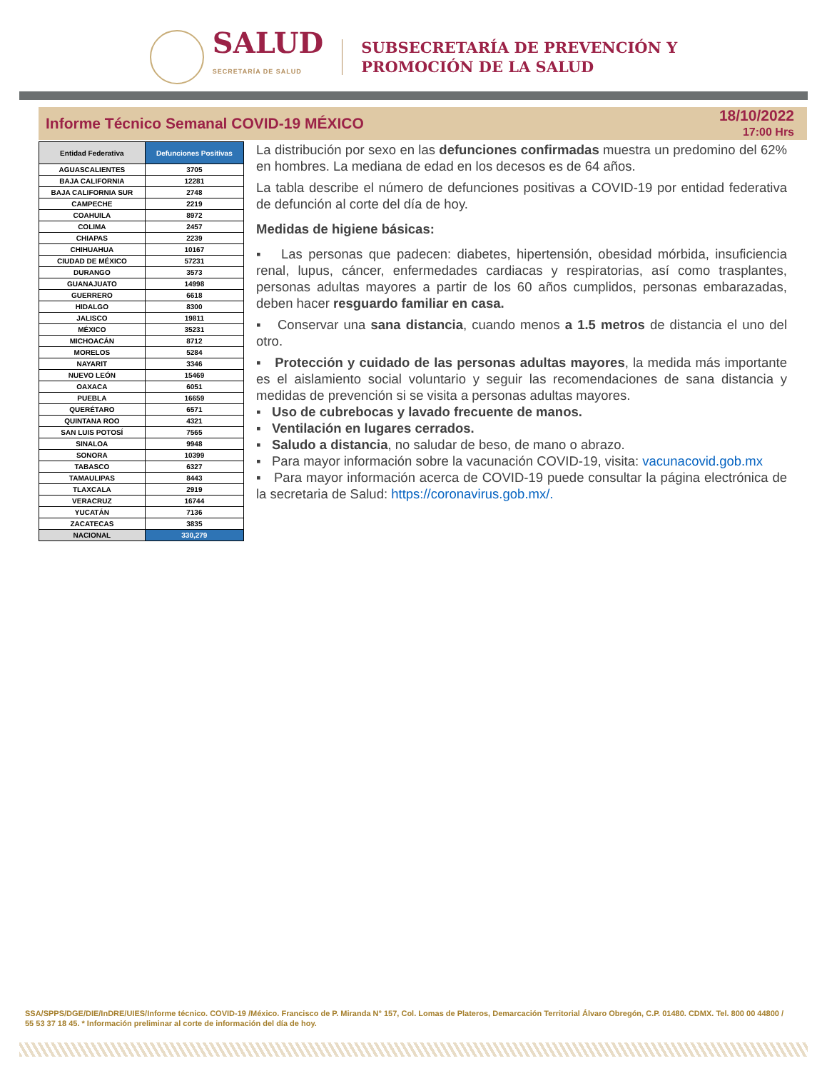SALUD
SECRETARÍA DE SALUD
SUBSECRETARÍA DE PREVENCIÓN Y
PROMOCIÓN DE LA SALUD
Informe Técnico Semanal COVID-19 MÉXICO
18/10/2022
17:00 Hrs
| Entidad Federativa | Defunciones Positivas |
| --- | --- |
| AGUASCALIENTES | 3705 |
| BAJA CALIFORNIA | 12281 |
| BAJA CALIFORNIA SUR | 2748 |
| CAMPECHE | 2219 |
| COAHUILA | 8972 |
| COLIMA | 2457 |
| CHIAPAS | 2239 |
| CHIHUAHUA | 10167 |
| CIUDAD DE MÉXICO | 57231 |
| DURANGO | 3573 |
| GUANAJUATO | 14998 |
| GUERRERO | 6618 |
| HIDALGO | 8300 |
| JALISCO | 19811 |
| MÉXICO | 35231 |
| MICHOACÁN | 8712 |
| MORELOS | 5284 |
| NAYARIT | 3346 |
| NUEVO LEÓN | 15469 |
| OAXACA | 6051 |
| PUEBLA | 16659 |
| QUERÉTARO | 6571 |
| QUINTANA ROO | 4321 |
| SAN LUIS POTOSÍ | 7565 |
| SINALOA | 9948 |
| SONORA | 10399 |
| TABASCO | 6327 |
| TAMAULIPAS | 8443 |
| TLAXCALA | 2919 |
| VERACRUZ | 16744 |
| YUCATÁN | 7136 |
| ZACATECAS | 3835 |
| NACIONAL | 330,279 |
La distribución por sexo en las defunciones confirmadas muestra un predomino del 62% en hombres. La mediana de edad en los decesos es de 64 años.
La tabla describe el número de defunciones positivas a COVID-19 por entidad federativa de defunción al corte del día de hoy.
Medidas de higiene básicas:
▪ Las personas que padecen: diabetes, hipertensión, obesidad mórbida, insuficiencia renal, lupus, cáncer, enfermedades cardiacas y respiratorias, así como trasplantes, personas adultas mayores a partir de los 60 años cumplidos, personas embarazadas, deben hacer resguardo familiar en casa.
▪ Conservar una sana distancia, cuando menos a 1.5 metros de distancia el uno del otro.
▪ Protección y cuidado de las personas adultas mayores, la medida más importante es el aislamiento social voluntario y seguir las recomendaciones de sana distancia y medidas de prevención si se visita a personas adultas mayores.
▪ Uso de cubrebocas y lavado frecuente de manos.
▪ Ventilación en lugares cerrados.
▪ Saludo a distancia, no saludar de beso, de mano o abrazo.
▪ Para mayor información sobre la vacunación COVID-19, visita: vacunacovid.gob.mx
▪ Para mayor información acerca de COVID-19 puede consultar la página electrónica de la secretaria de Salud: https://coronavirus.gob.mx/.
SSA/SPPS/DGE/DIE/InDRE/UIES/Informe técnico. COVID-19 /México. Francisco de P. Miranda N° 157, Col. Lomas de Plateros, Demarcación Territorial Álvaro Obregón, C.P. 01480. CDMX. Tel. 800 00 44800 / 55 53 37 18 45. * Información preliminar al corte de información del día de hoy.